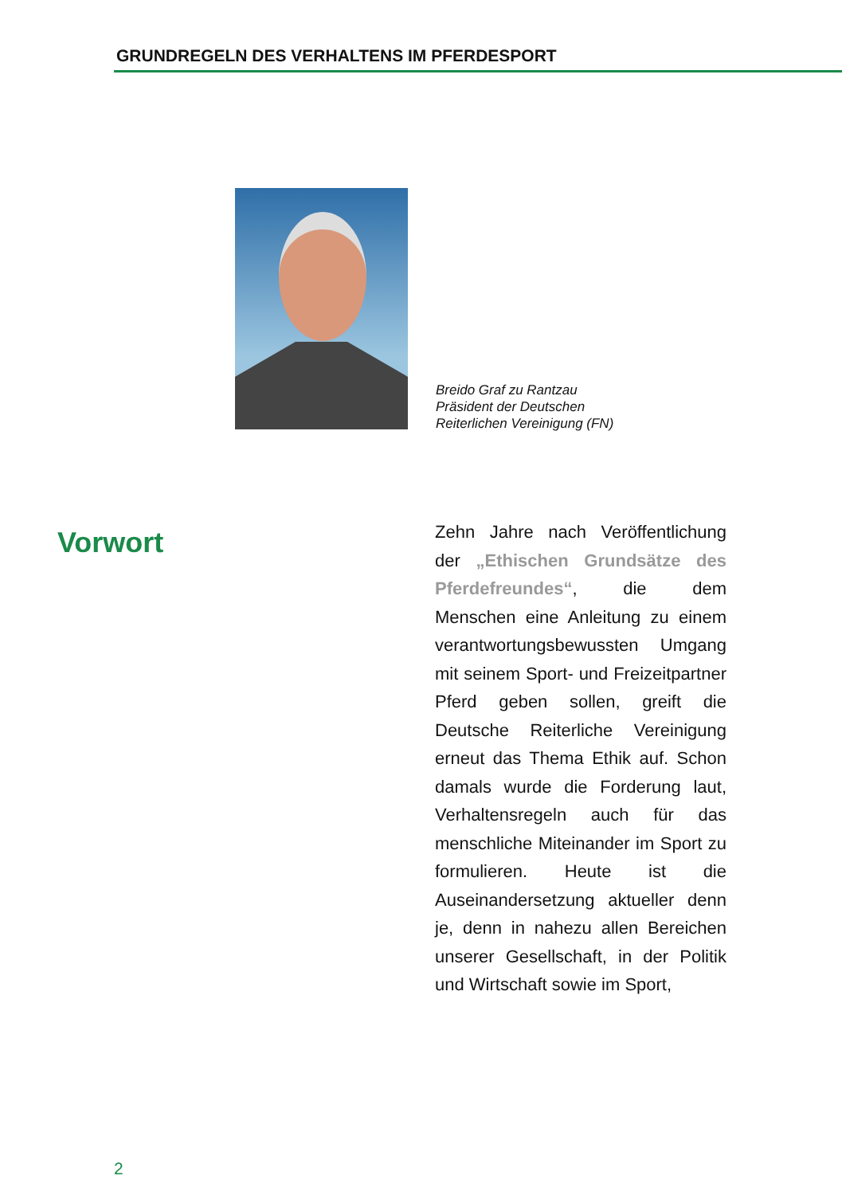GRUNDREGELN DES VERHALTENS IM PFERDESPORT
Breido Graf zu Rantzau
Präsident der Deutschen
Reiterlichen Vereinigung (FN)
Vorwort
Zehn Jahre nach Veröffentlichung der „Ethischen Grundsätze des Pferdefreundes“, die dem Menschen eine Anleitung zu einem verantwortungsbewussten Umgang mit seinem Sport- und Freizeitpartner Pferd geben sollen, greift die Deutsche Reiterliche Vereinigung erneut das Thema Ethik auf. Schon damals wurde die Forderung laut, Verhaltensregeln auch für das menschliche Miteinander im Sport zu formulieren. Heute ist die Auseinandersetzung aktueller denn je, denn in nahezu allen Bereichen unserer Gesellschaft, in der Politik und Wirtschaft sowie im Sport,
2